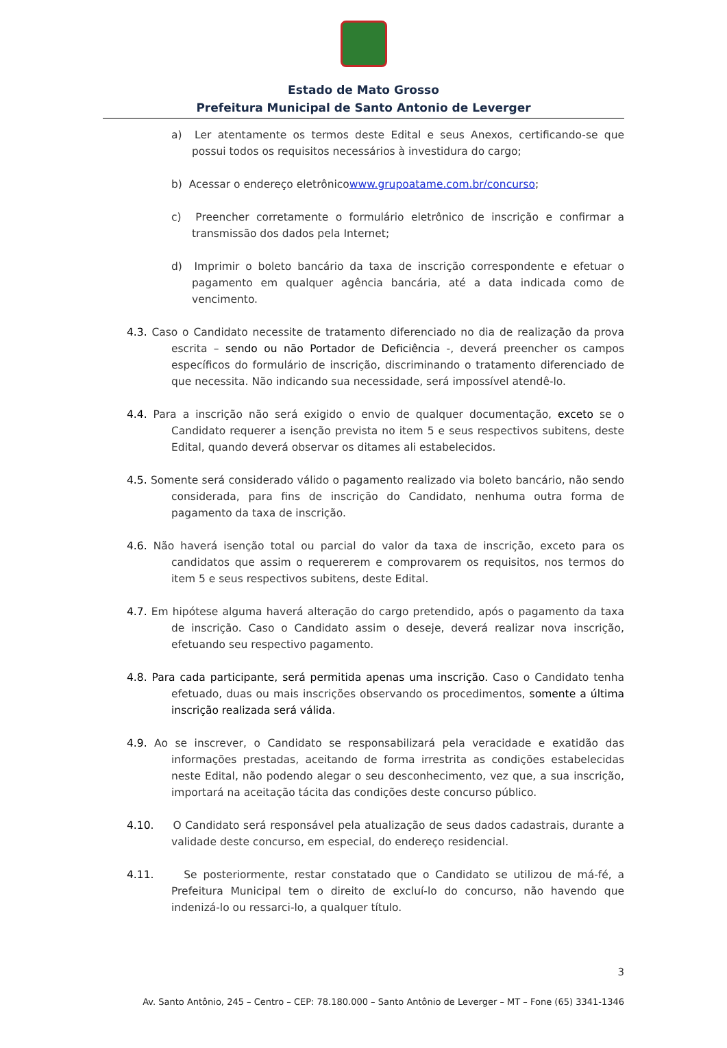Estado de Mato Grosso
Prefeitura Municipal de Santo Antonio de Leverger
a) Ler atentamente os termos deste Edital e seus Anexos, certificando-se que possui todos os requisitos necessários à investidura do cargo;
b) Acessar o endereço eletrônicowww.grupoatame.com.br/concurso;
c) Preencher corretamente o formulário eletrônico de inscrição e confirmar a transmissão dos dados pela Internet;
d) Imprimir o boleto bancário da taxa de inscrição correspondente e efetuar o pagamento em qualquer agência bancária, até a data indicada como de vencimento.
4.3. Caso o Candidato necessite de tratamento diferenciado no dia de realização da prova escrita – sendo ou não Portador de Deficiência -, deverá preencher os campos específicos do formulário de inscrição, discriminando o tratamento diferenciado de que necessita. Não indicando sua necessidade, será impossível atendê-lo.
4.4. Para a inscrição não será exigido o envio de qualquer documentação, exceto se o Candidato requerer a isenção prevista no item 5 e seus respectivos subitens, deste Edital, quando deverá observar os ditames ali estabelecidos.
4.5. Somente será considerado válido o pagamento realizado via boleto bancário, não sendo considerada, para fins de inscrição do Candidato, nenhuma outra forma de pagamento da taxa de inscrição.
4.6. Não haverá isenção total ou parcial do valor da taxa de inscrição, exceto para os candidatos que assim o requererem e comprovarem os requisitos, nos termos do item 5 e seus respectivos subitens, deste Edital.
4.7. Em hipótese alguma haverá alteração do cargo pretendido, após o pagamento da taxa de inscrição. Caso o Candidato assim o deseje, deverá realizar nova inscrição, efetuando seu respectivo pagamento.
4.8. Para cada participante, será permitida apenas uma inscrição. Caso o Candidato tenha efetuado, duas ou mais inscrições observando os procedimentos, somente a última inscrição realizada será válida.
4.9. Ao se inscrever, o Candidato se responsabilizará pela veracidade e exatidão das informações prestadas, aceitando de forma irrestrita as condições estabelecidas neste Edital, não podendo alegar o seu desconhecimento, vez que, a sua inscrição, importará na aceitação tácita das condições deste concurso público.
4.10. O Candidato será responsável pela atualização de seus dados cadastrais, durante a validade deste concurso, em especial, do endereço residencial.
4.11. Se posteriormente, restar constatado que o Candidato se utilizou de má-fé, a Prefeitura Municipal tem o direito de excluí-lo do concurso, não havendo que indenizá-lo ou ressarci-lo, a qualquer título.
3
Av. Santo Antônio, 245 – Centro – CEP: 78.180.000 – Santo Antônio de Leverger – MT – Fone (65) 3341-1346